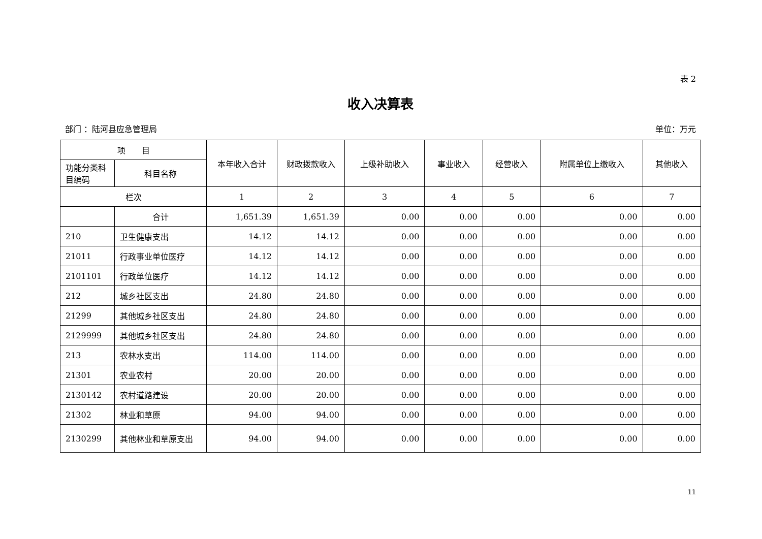表 2
收入决算表
部门 ：陆河县应急管理局 单位：万元
| 项 目 | | 本年收入合计 | 财政拨款收入 | 上级补助收入 | 事业收入 | 经营收入 | 附属单位上缴收入 | 其他收入 |
| --- | --- | --- | --- | --- | --- | --- | --- | --- |
| 功能分类科目编码 | 科目名称 | | | | | | | |
| 栏次 | | 1 | 2 | 3 | 4 | 5 | 6 | 7 |
| | 合计 | 1,651.39 | 1,651.39 | 0.00 | 0.00 | 0.00 | 0.00 | 0.00 |
| 210 | 卫生健康支出 | 14.12 | 14.12 | 0.00 | 0.00 | 0.00 | 0.00 | 0.00 |
| 21011 | 行政事业单位医疗 | 14.12 | 14.12 | 0.00 | 0.00 | 0.00 | 0.00 | 0.00 |
| 2101101 | 行政单位医疗 | 14.12 | 14.12 | 0.00 | 0.00 | 0.00 | 0.00 | 0.00 |
| 212 | 城乡社区支出 | 24.80 | 24.80 | 0.00 | 0.00 | 0.00 | 0.00 | 0.00 |
| 21299 | 其他城乡社区支出 | 24.80 | 24.80 | 0.00 | 0.00 | 0.00 | 0.00 | 0.00 |
| 2129999 | 其他城乡社区支出 | 24.80 | 24.80 | 0.00 | 0.00 | 0.00 | 0.00 | 0.00 |
| 213 | 农林水支出 | 114.00 | 114.00 | 0.00 | 0.00 | 0.00 | 0.00 | 0.00 |
| 21301 | 农业农村 | 20.00 | 20.00 | 0.00 | 0.00 | 0.00 | 0.00 | 0.00 |
| 2130142 | 农村道路建设 | 20.00 | 20.00 | 0.00 | 0.00 | 0.00 | 0.00 | 0.00 |
| 21302 | 林业和草原 | 94.00 | 94.00 | 0.00 | 0.00 | 0.00 | 0.00 | 0.00 |
| 2130299 | 其他林业和草原支出 | 94.00 | 94.00 | 0.00 | 0.00 | 0.00 | 0.00 | 0.00 |
11